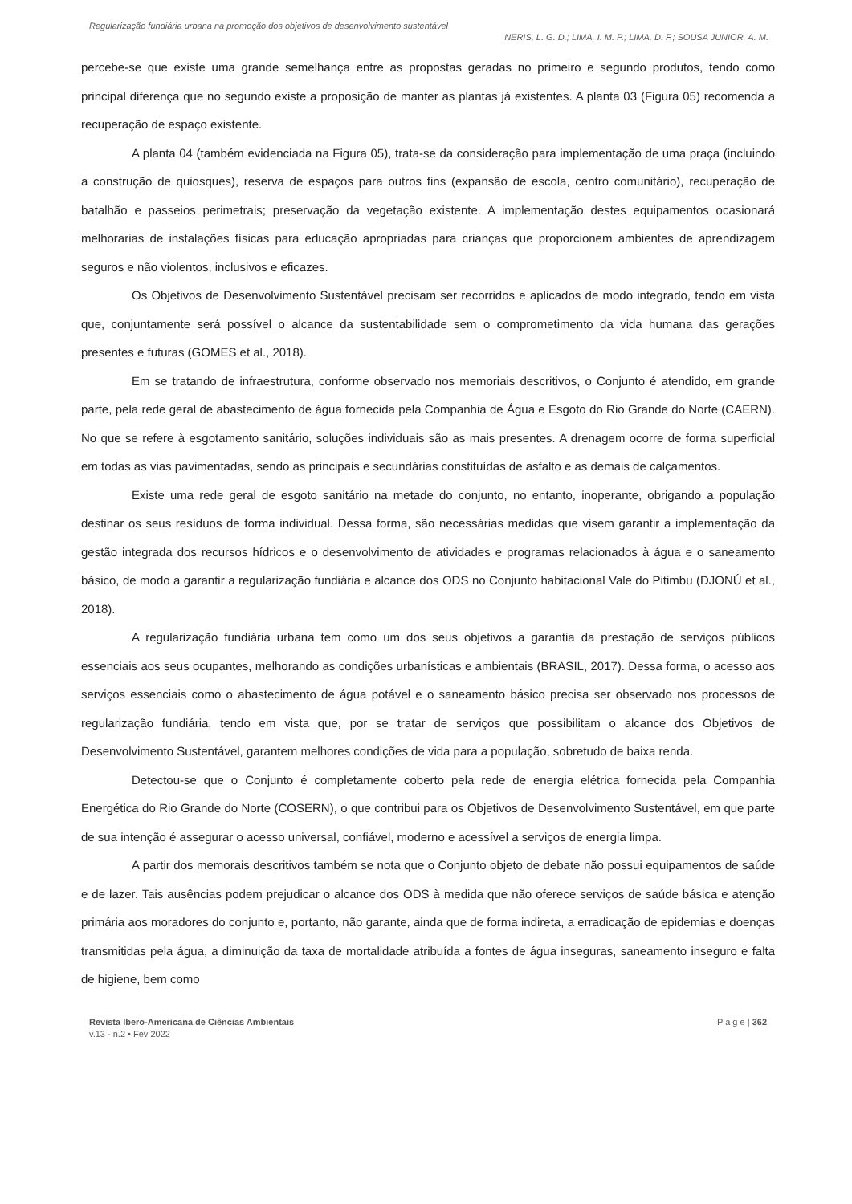Regularização fundiária urbana na promoção dos objetivos de desenvolvimento sustentável
NERIS, L. G. D.; LIMA, I. M. P.; LIMA, D. F.; SOUSA JUNIOR, A. M.
percebe-se que existe uma grande semelhança entre as propostas geradas no primeiro e segundo produtos, tendo como principal diferença que no segundo existe a proposição de manter as plantas já existentes. A planta 03 (Figura 05) recomenda a recuperação de espaço existente.
A planta 04 (também evidenciada na Figura 05), trata-se da consideração para implementação de uma praça (incluindo a construção de quiosques), reserva de espaços para outros fins (expansão de escola, centro comunitário), recuperação de batalhão e passeios perimetrais; preservação da vegetação existente. A implementação destes equipamentos ocasionará melhorarias de instalações físicas para educação apropriadas para crianças que proporcionem ambientes de aprendizagem seguros e não violentos, inclusivos e eficazes.
Os Objetivos de Desenvolvimento Sustentável precisam ser recorridos e aplicados de modo integrado, tendo em vista que, conjuntamente será possível o alcance da sustentabilidade sem o comprometimento da vida humana das gerações presentes e futuras (GOMES et al., 2018).
Em se tratando de infraestrutura, conforme observado nos memoriais descritivos, o Conjunto é atendido, em grande parte, pela rede geral de abastecimento de água fornecida pela Companhia de Água e Esgoto do Rio Grande do Norte (CAERN). No que se refere à esgotamento sanitário, soluções individuais são as mais presentes. A drenagem ocorre de forma superficial em todas as vias pavimentadas, sendo as principais e secundárias constituídas de asfalto e as demais de calçamentos.
Existe uma rede geral de esgoto sanitário na metade do conjunto, no entanto, inoperante, obrigando a população destinar os seus resíduos de forma individual. Dessa forma, são necessárias medidas que visem garantir a implementação da gestão integrada dos recursos hídricos e o desenvolvimento de atividades e programas relacionados à água e o saneamento básico, de modo a garantir a regularização fundiária e alcance dos ODS no Conjunto habitacional Vale do Pitimbu (DJONÚ et al., 2018).
A regularização fundiária urbana tem como um dos seus objetivos a garantia da prestação de serviços públicos essenciais aos seus ocupantes, melhorando as condições urbanísticas e ambientais (BRASIL, 2017). Dessa forma, o acesso aos serviços essenciais como o abastecimento de água potável e o saneamento básico precisa ser observado nos processos de regularização fundiária, tendo em vista que, por se tratar de serviços que possibilitam o alcance dos Objetivos de Desenvolvimento Sustentável, garantem melhores condições de vida para a população, sobretudo de baixa renda.
Detectou-se que o Conjunto é completamente coberto pela rede de energia elétrica fornecida pela Companhia Energética do Rio Grande do Norte (COSERN), o que contribui para os Objetivos de Desenvolvimento Sustentável, em que parte de sua intenção é assegurar o acesso universal, confiável, moderno e acessível a serviços de energia limpa.
A partir dos memorais descritivos também se nota que o Conjunto objeto de debate não possui equipamentos de saúde e de lazer. Tais ausências podem prejudicar o alcance dos ODS à medida que não oferece serviços de saúde básica e atenção primária aos moradores do conjunto e, portanto, não garante, ainda que de forma indireta, a erradicação de epidemias e doenças transmitidas pela água, a diminuição da taxa de mortalidade atribuída a fontes de água inseguras, saneamento inseguro e falta de higiene, bem como
Revista Ibero-Americana de Ciências Ambientais
v.13 - n.2 • Fev 2022
P a g e | 362